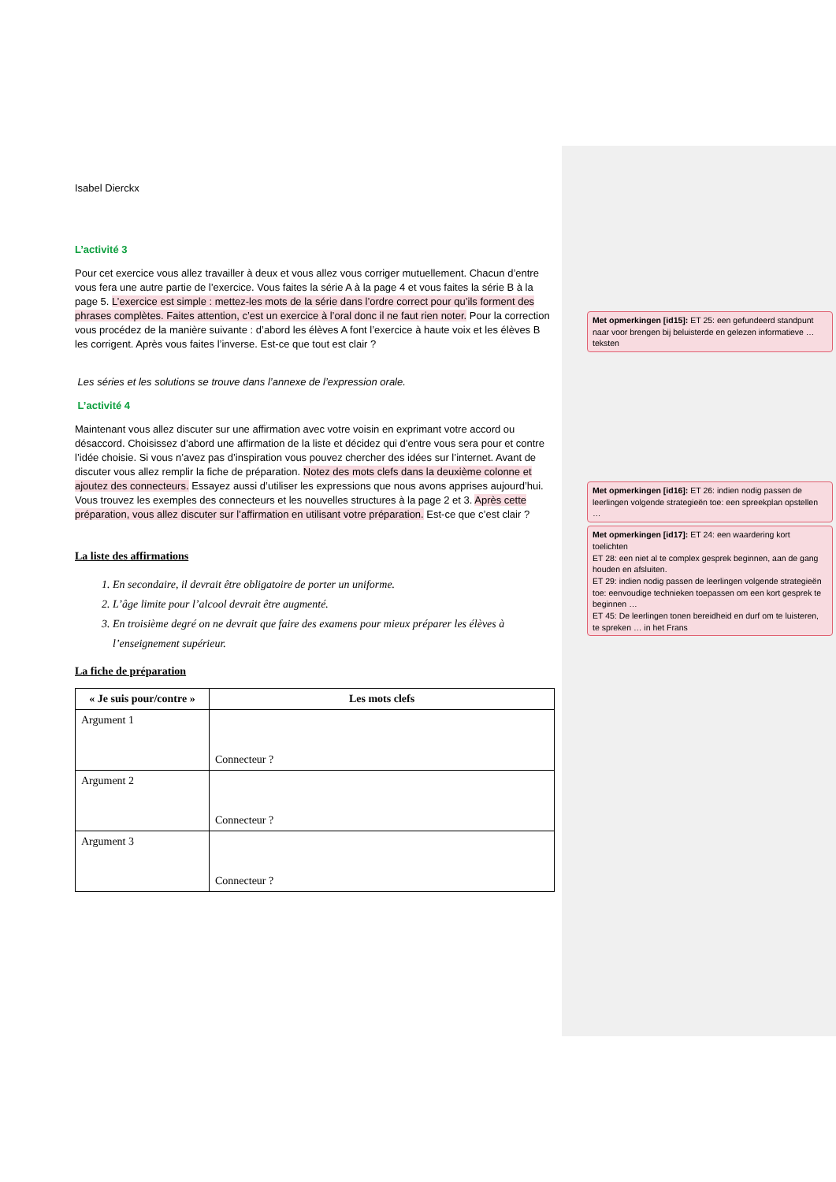Isabel Dierckx
L’activité 3
Pour cet exercice vous allez travailler à deux et vous allez vous corriger mutuellement. Chacun d’entre vous fera une autre partie de l’exercice. Vous faites la série A à la page 4 et vous faites la série B à la page 5. L’exercice est simple : mettez-les mots de la série dans l’ordre correct pour qu’ils forment des phrases complètes. Faites attention, c’est un exercice à l’oral donc il ne faut rien noter. Pour la correction vous procédez de la manière suivante : d’abord les élèves A font l’exercice à haute voix et les élèves B les corrigent. Après vous faites l’inverse. Est-ce que tout est clair ?
Les séries et les solutions se trouve dans l’annexe de l’expression orale.
L’activité 4
Maintenant vous allez discuter sur une affirmation avec votre voisin en exprimant votre accord ou désaccord. Choisissez d’abord une affirmation de la liste et décidez qui d’entre vous sera pour et contre l’idée choisie. Si vous n’avez pas d’inspiration vous pouvez chercher des idées sur l’internet. Avant de discuter vous allez remplir la fiche de préparation. Notez des mots clefs dans la deuxième colonne et ajoutez des connecteurs. Essayez aussi d’utiliser les expressions que nous avons apprises aujourd’hui. Vous trouvez les exemples des connecteurs et les nouvelles structures à la page 2 et 3. Après cette préparation, vous allez discuter sur l’affirmation en utilisant votre préparation. Est-ce que c’est clair ?
La liste des affirmations
1. En secondaire, il devrait être obligatoire de porter un uniforme.
2. L’âge limite pour l’alcool devrait être augmenté.
3. En troisième degré on ne devrait que faire des examens pour mieux préparer les élèves à l’enseignement supérieur.
La fiche de préparation
| « Je suis pour/contre » | Les mots clefs |
| --- | --- |
| Argument 1 | Connecteur ? |
| Argument 2 | Connecteur ? |
| Argument 3 | Connecteur ? |
Met opmerkingen [id15]: ET 25: een gefundeerd standpunt naar voor brengen bij beluisterde en gelezen informatieve … teksten
Met opmerkingen [id16]: ET 26: indien nodig passen de leerlingen volgende strategieën toe: een spreekplan opstellen …
Met opmerkingen [id17]: ET 24: een waardering kort toelichten
ET 28: een niet al te complex gesprek beginnen, aan de gang houden en afsluiten.
ET 29: indien nodig passen de leerlingen volgende strategieën toe: eenvoudige technieken toepassen om een kort gesprek te beginnen …
ET 45: De leerlingen tonen bereidheid en durf om te luisteren, te spreken … in het Frans